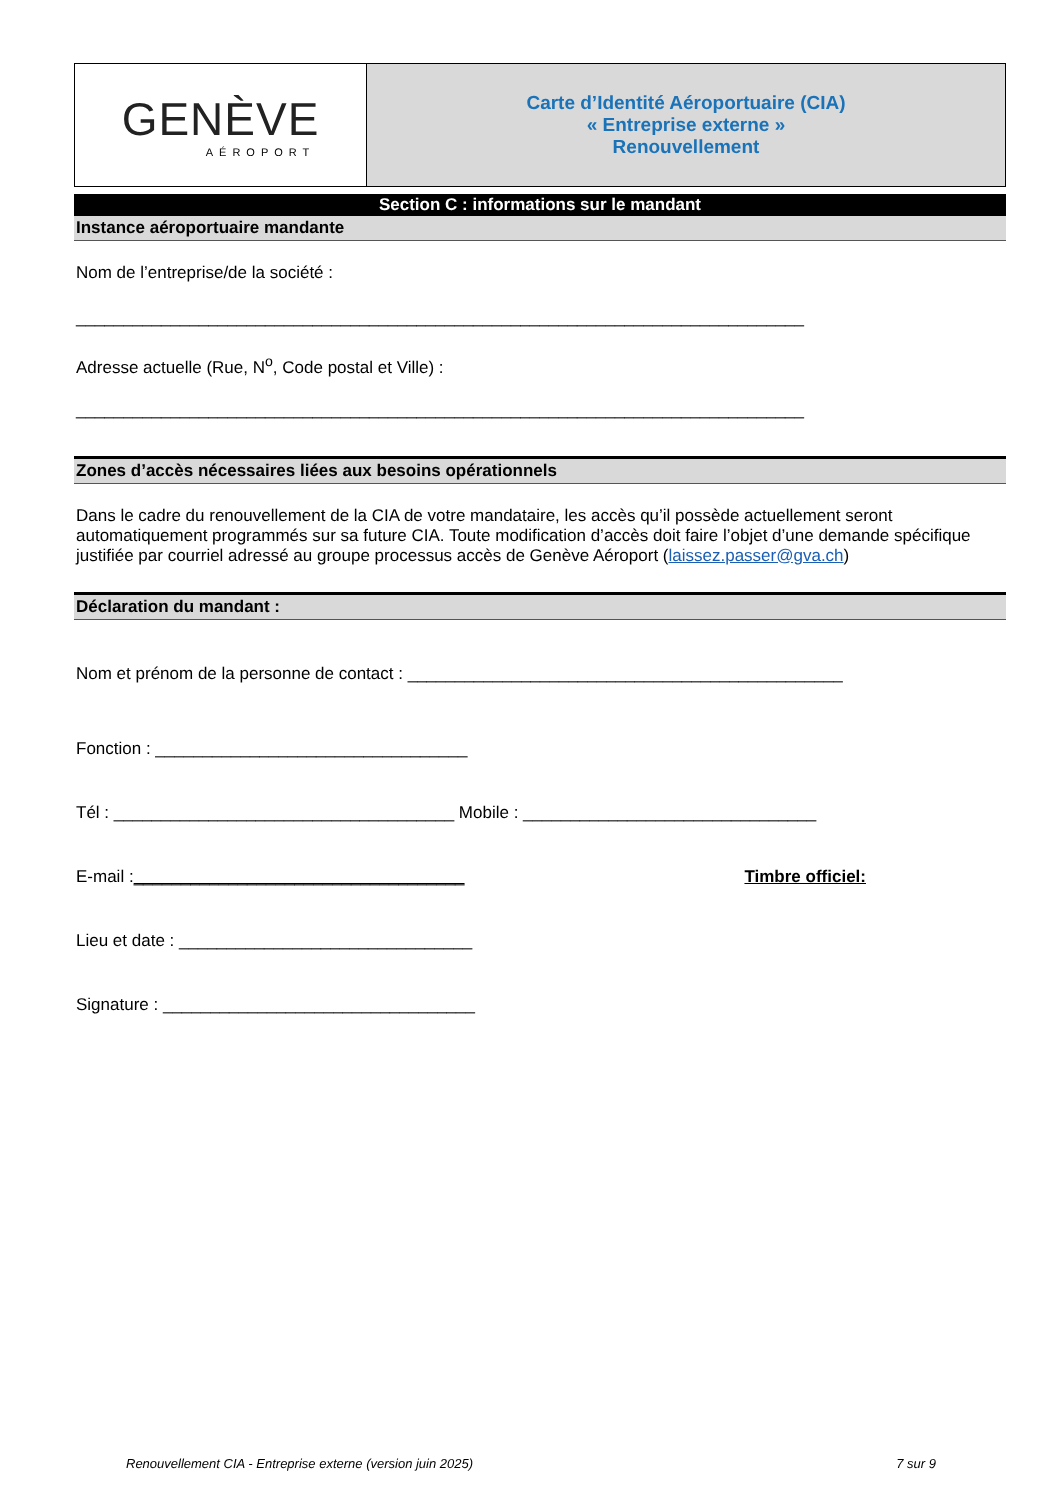GENÈVE
AÉROPORT
Carte d’Identité Aéroportuaire (CIA)
« Entreprise externe »
Renouvellement
Section C : informations sur le mandant
Instance aéroportuaire mandante
Nom de l’entreprise/de la société :
_____________________________________________________________________________
Adresse actuelle (Rue, N<sup>o</sup>, Code postal et Ville) :
_____________________________________________________________________________
Zones d’accès nécessaires liées aux besoins opérationnels
Dans le cadre du renouvellement de la CIA de votre mandataire, les accès qu’il possède actuellement seront automatiquement programmés sur sa future CIA. Toute modification d’accès doit faire l’objet d’une demande spécifique justifiée par courriel adressé au groupe processus accès de Genève Aéroport (laissez.passer@gva.ch)
Déclaration du mandant :
Nom et prénom de la personne de contact : ______________________________________________
Fonction : _________________________________
Tél : ____________________________________ Mobile : _______________________________
E-mail :___________________________________ Timbre officiel:
Lieu et date : _______________________________
Signature : _________________________________
Renouvellement CIA - Entreprise externe (version juin 2025) 7 sur 9